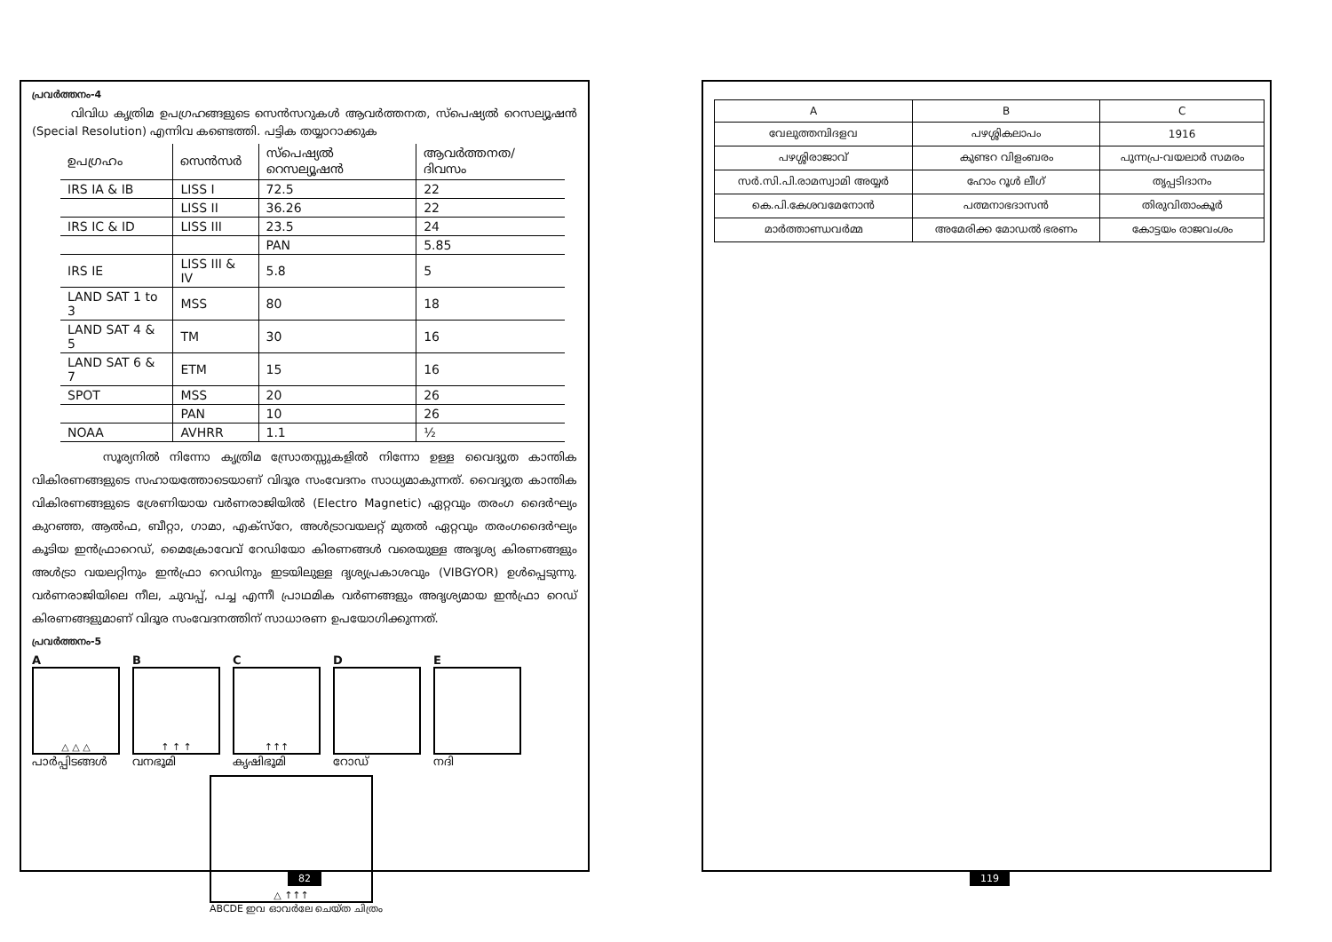പ്രവർത്തനം-4
വിവിധ കൃത്രിമ ഉപഗ്രഹങ്ങളുടെ സെൻസറുകൾ ആവർത്തനത, സ്പെഷ്യൽ റെസല്യൂഷൻ (Special Resolution) എന്നിവ കണ്ടെത്തി. പട്ടിക തയ്യാറാക്കുക
| ഉപഗ്രഹം | സെൻസർ | സ്പെഷ്യൽ റെസല്യൂഷൻ | ആവർത്തനത/ ദിവസം |
| IRS IA & IB | LISS I | 72.5 | 22 |
| | LISS II | 36.26 | 22 |
| IRS IC & ID | LISS III | 23.5 | 24 |
| | | PAN | 5.85 |
| IRS IE | LISS III & IV | 5.8 | 5 |
| LAND SAT 1 to 3 | MSS | 80 | 18 |
| LAND SAT 4 & 5 | TM | 30 | 16 |
| LAND SAT 6 & 7 | ETM | 15 | 16 |
| SPOT | MSS | 20 | 26 |
| | PAN | 10 | 26 |
| NOAA | AVHRR | 1.1 | ½ |
സൂര്യനിൽ നിന്നോ കൃത്രിമ സ്രോതസ്സുകളിൽ നിന്നോ ഉള്ള വൈദ്യുത കാന്തിക വികിരണങ്ങളുടെ സഹായത്തോടെയാണ് വിദൂര സംവേദനം സാധ്യമാകുന്നത്. വൈദ്യുത കാന്തിക വികിരണങ്ങളുടെ ശ്രേണിയായ വർണരാജിയിൽ (Electro Magnetic) ഏറ്റവും തരംഗ ദൈർഘ്യം കുറഞ്ഞ, ആൽഫ, ബീറ്റാ, ഗാമാ, എക്സ്റേ, അൾട്രാവയലറ്റ് മുതൽ ഏറ്റവും തരംഗദൈർഘ്യം കൂടിയ ഇൻഫ്രാറെഡ്, മൈക്രോവേവ് റേഡിയോ കിരണങ്ങൾ വരെയുള്ള അദൃശ്യ കിരണങ്ങളും അൾട്രാ വയലറ്റിനും ഇൻഫ്രാ റെഡിനും ഇടയിലുള്ള ദൃശ്യപ്രകാശവും (VIBGYOR) ഉൾപ്പെടുന്നു. വർണരാജിയിലെ നീല, ചുവപ്പ്, പച്ച എന്നീ പ്രാഥമിക വർണങ്ങളും അദൃശ്യമായ ഇൻഫ്രാ റെഡ് കിരണങ്ങളുമാണ് വിദൂര സംവേദനത്തിന് സാധാരണ ഉപയോഗിക്കുന്നത്.
പ്രവർത്തനം-5
A
△ △ △
പാർപ്പിടങ്ങൾ
B
↑ ↑ ↑
വനഭൂമി
C
↑↑↑
കൃഷിഭൂമി
D
റോഡ്
E
നദി
△ ↑↑↑
ABCDE ഇവ ഓവർലേ ചെയ്ത ചിത്രം
82
| A | B | C |
| --- | --- | --- |
| വേലുത്തമ്പിദളവ | പഴശ്ശികലാപം | 1916 |
| പഴശ്ശിരാജാവ് | കുണ്ടറ വിളംബരം | പുന്നപ്ര-വയലാർ സമരം |
| സർ.സി.പി.രാമസ്വാമി അയ്യർ | ഹോം റൂൾ ലീഗ് | തൃപ്പടിദാനം |
| കെ.പി.കേശവമേനോൻ | പത്മനാഭദാസൻ | തിരുവിതാംകൂർ |
| മാർത്താണ്ഡവർമ്മ | അമേരിക്ക മോഡൽ ഭരണം | കോട്ടയം രാജവംശം |
119